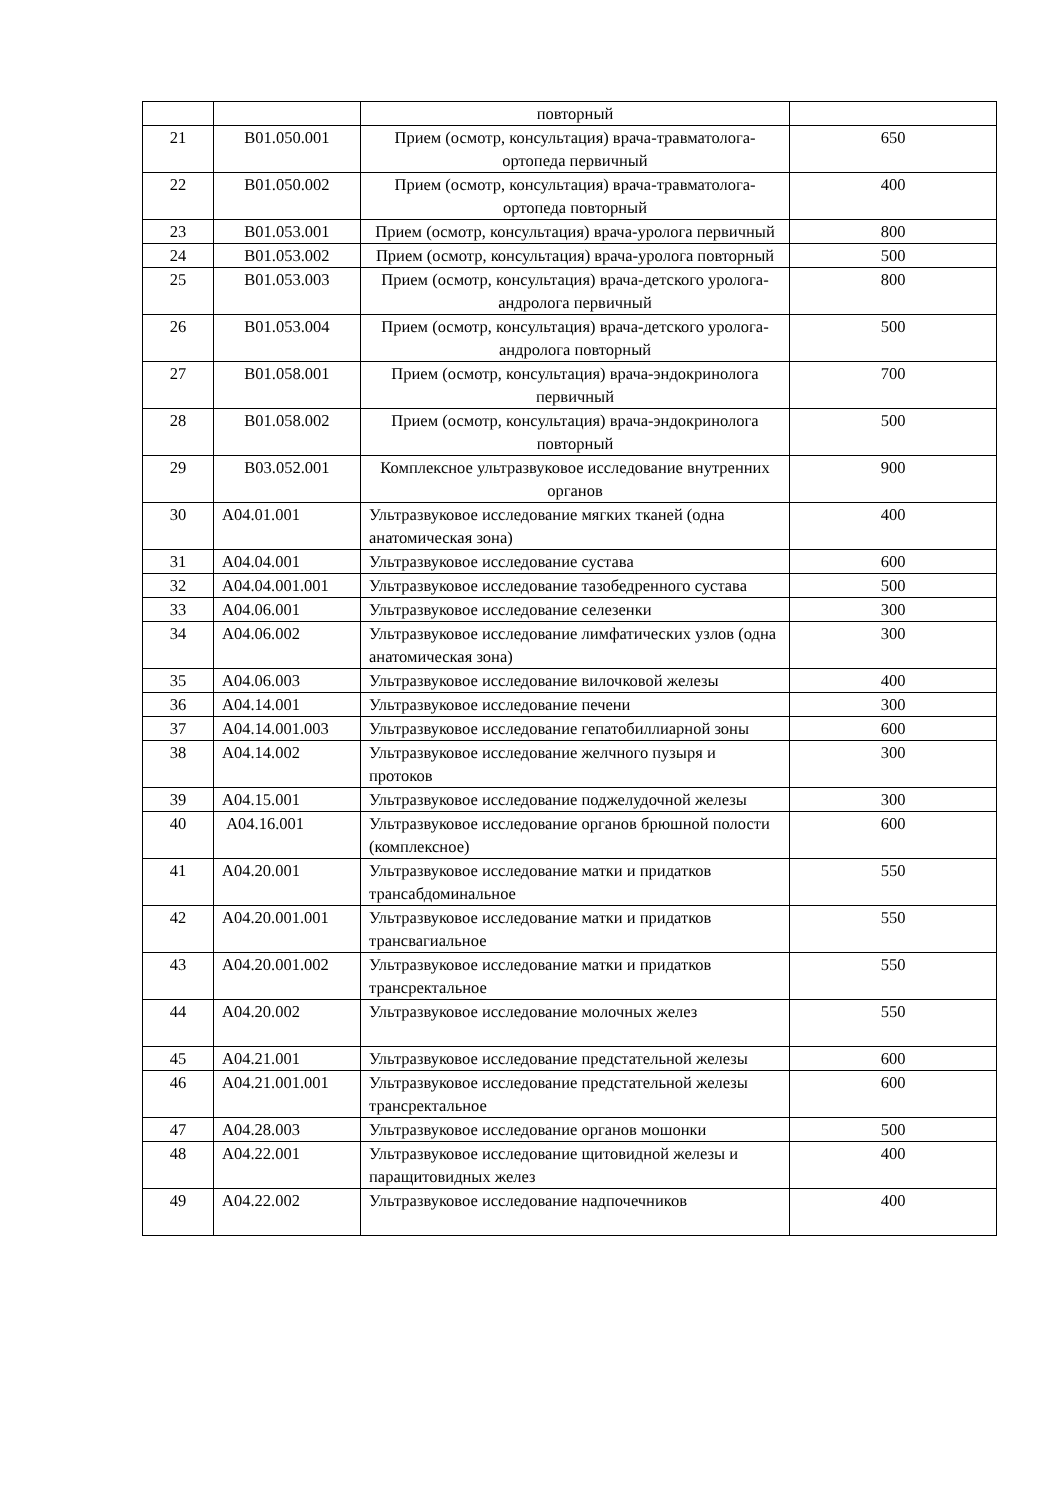| | | повторный | |
| 21 | B01.050.001 | Прием (осмотр, консультация) врача-травматолога-ортопеда первичный | 650 |
| 22 | B01.050.002 | Прием (осмотр, консультация) врача-травматолога-ортопеда повторный | 400 |
| 23 | B01.053.001 | Прием (осмотр, консультация) врача-уролога первичный | 800 |
| 24 | B01.053.002 | Прием (осмотр, консультация) врача-уролога повторный | 500 |
| 25 | B01.053.003 | Прием (осмотр, консультация) врача-детского уролога-андролога первичный | 800 |
| 26 | B01.053.004 | Прием (осмотр, консультация) врача-детского уролога-андролога повторный | 500 |
| 27 | B01.058.001 | Прием (осмотр, консультация) врача-эндокринолога первичный | 700 |
| 28 | B01.058.002 | Прием (осмотр, консультация) врача-эндокринолога повторный | 500 |
| 29 | B03.052.001 | Комплексное ультразвуковое исследование внутренних органов | 900 |
| 30 | A04.01.001 | Ультразвуковое исследование мягких тканей (одна анатомическая зона) | 400 |
| 31 | A04.04.001 | Ультразвуковое исследование сустава | 600 |
| 32 | A04.04.001.001 | Ультразвуковое исследование тазобедренного сустава | 500 |
| 33 | A04.06.001 | Ультразвуковое исследование селезенки | 300 |
| 34 | A04.06.002 | Ультразвуковое исследование лимфатических узлов (одна анатомическая зона) | 300 |
| 35 | A04.06.003 | Ультразвуковое исследование вилочковой железы | 400 |
| 36 | A04.14.001 | Ультразвуковое исследование печени | 300 |
| 37 | A04.14.001.003 | Ультразвуковое исследование гепатобиллиарной зоны | 600 |
| 38 | A04.14.002 | Ультразвуковое исследование желчного пузыря и протоков | 300 |
| 39 | A04.15.001 | Ультразвуковое исследование поджелудочной железы | 300 |
| 40 | A04.16.001 | Ультразвуковое исследование органов брюшной полости (комплексное) | 600 |
| 41 | A04.20.001 | Ультразвуковое исследование матки и придатков трансабдоминальное | 550 |
| 42 | A04.20.001.001 | Ультразвуковое исследование матки и придатков трансвагиальное | 550 |
| 43 | A04.20.001.002 | Ультразвуковое исследование матки и придатков трансректальное | 550 |
| 44 | A04.20.002 | Ультразвуковое исследование молочных желез | 550 |
| 45 | A04.21.001 | Ультразвуковое исследование предстательной железы | 600 |
| 46 | A04.21.001.001 | Ультразвуковое исследование предстательной железы трансректальное | 600 |
| 47 | A04.28.003 | Ультразвуковое исследование органов мошонки | 500 |
| 48 | A04.22.001 | Ультразвуковое исследование щитовидной железы и паращитовидных желез | 400 |
| 49 | A04.22.002 | Ультразвуковое исследование надпочечников | 400 |